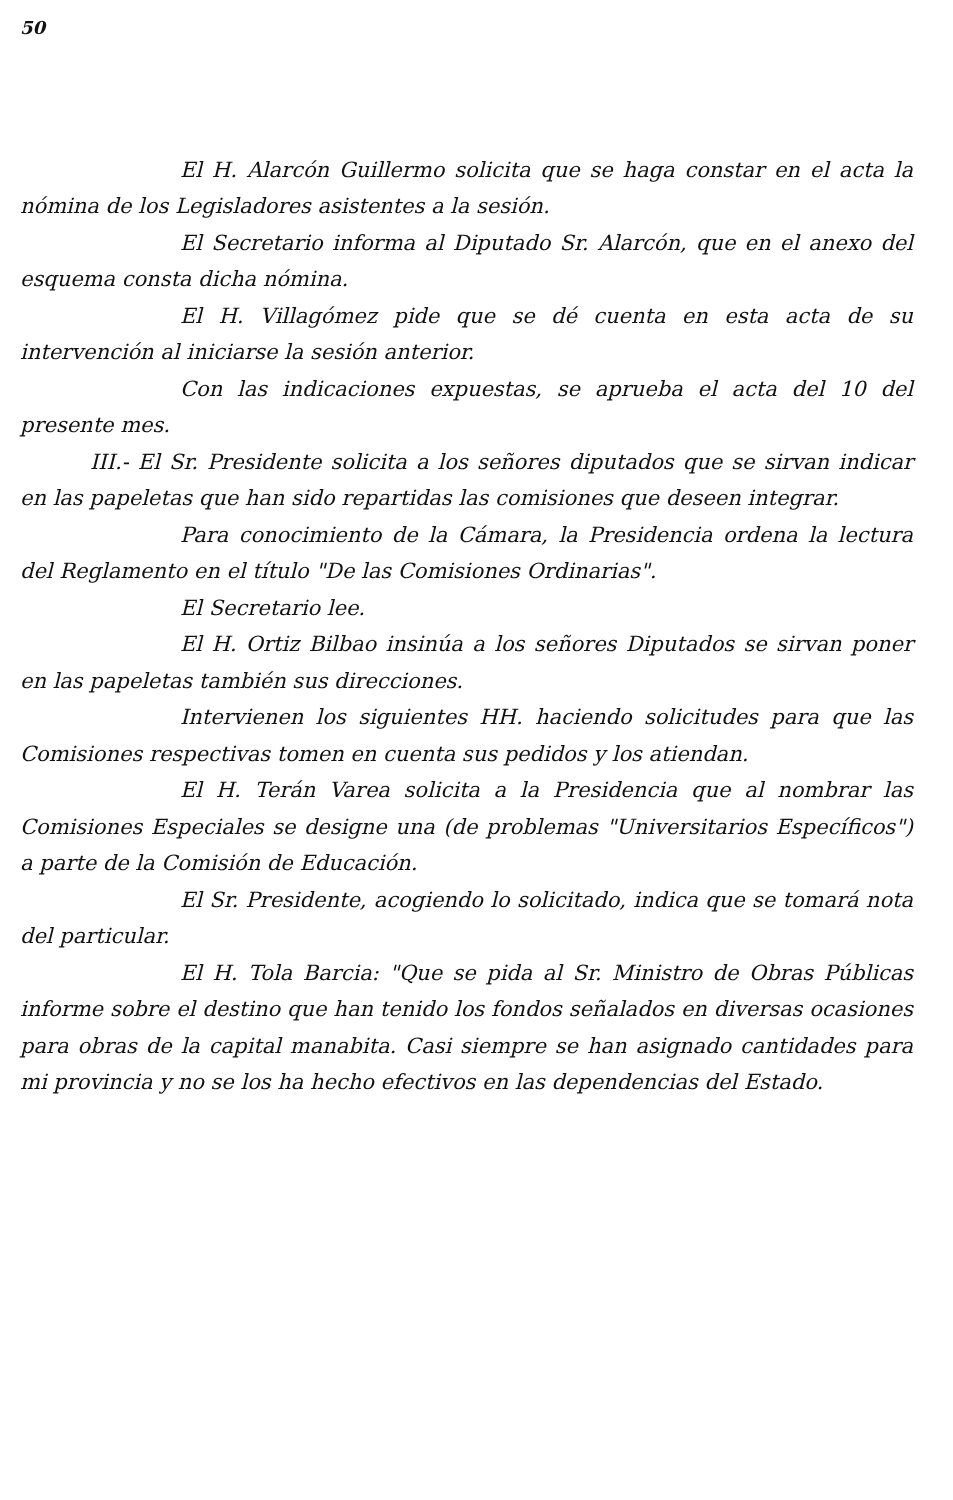50
El H. Alarcón Guillermo solicita que se haga constar en el acta la nómina de los Legisladores asistentes a la sesión.
El Secretario informa al Diputado Sr. Alarcón, que en el anexo del esquema consta dicha nómina.
El H. Villagómez pide que se dé cuenta en esta acta de su intervención al iniciarse la sesión anterior.
Con las indicaciones expuestas, se aprueba el acta del 10 del presente mes.
III.- El Sr. Presidente solicita a los señores diputados que se sirvan indicar en las papeletas que han sido repartidas las comisiones que deseen integrar.
Para conocimiento de la Cámara, la Presidencia ordena la lectura del Reglamento en el título "De las Comisiones Ordinarias".
El Secretario lee.
El H. Ortiz Bilbao insinúa a los señores Diputados se sirvan poner en las papeletas también sus direcciones.
Intervienen los siguientes HH. haciendo solicitudes para que las Comisiones respectivas tomen en cuenta sus pedidos y los atiendan.
El H. Terán Varea solicita a la Presidencia que al nombrar las Comisiones Especiales se designe una (de problemas "Universitarios Específicos") a parte de la Comisión de Educación.
El Sr. Presidente, acogiendo lo solicitado, indica que se tomará nota del particular.
El H. Tola Barcia: "Que se pida al Sr. Ministro de Obras Públicas informe sobre el destino que han tenido los fondos señalados en diversas ocasiones para obras de la capital manabita. Casi siempre se han asignado cantidades para mi provincia y no se los ha hecho efectivos en las dependencias del Estado.